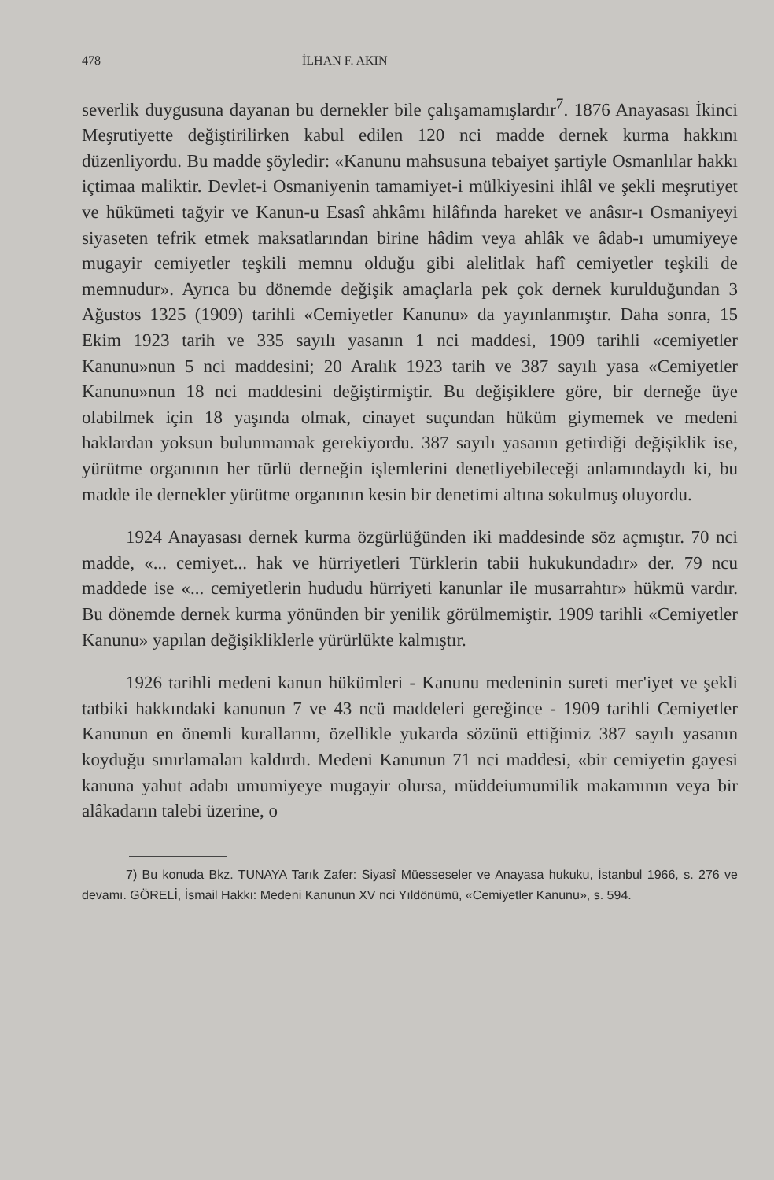478 İLHAN F. AKIN
severlik duygusuna dayanan bu dernekler bile çalışamamışlardır<sup>7</sup>. 1876 Anayasası İkinci Meşrutiyette değiştirilirken kabul edilen 120 nci madde dernek kurma hakkını düzenliyordu. Bu madde şöyledir: «Kanunu mahsusuna tebaiyet şartiyle Osmanlılar hakkı içtimaa maliktir. Devlet-i Osmaniyenin tamamiyet-i mülkiyesini ihlâl ve şekli meşrutiyet ve hükümeti tağyir ve Kanun-u Esasî ahkâmı hilâfında hareket ve anâsır-ı Osmaniyeyi siyaseten tefrik etmek maksatlarından birine hâdim veya ahlâk ve âdab-ı umumiyeye mugayir cemiyetler teşkili memnu olduğu gibi alelitlak hafî cemiyetler teşkili de memnudur». Ayrıca bu dönemde değişik amaçlarla pek çok dernek kurulduğundan 3 Ağustos 1325 (1909) tarihli «Cemiyetler Kanunu» da yayınlanmıştır. Daha sonra, 15 Ekim 1923 tarih ve 335 sayılı yasanın 1 nci maddesi, 1909 tarihli «cemiyetler Kanunu»nun 5 nci maddesini; 20 Aralık 1923 tarih ve 387 sayılı yasa «Cemiyetler Kanunu»nun 18 nci maddesini değiştirmiştir. Bu değişiklere göre, bir derneğe üye olabilmek için 18 yaşında olmak, cinayet suçundan hüküm giymemek ve medeni haklardan yoksun bulunmamak gerekiyordu. 387 sayılı yasanın getirdiği değişiklik ise, yürütme organının her türlü derneğin işlemlerini denetliyebileceği anlamındaydı ki, bu madde ile dernekler yürütme organının kesin bir denetimi altına sokulmuş oluyordu.
1924 Anayasası dernek kurma özgürlüğünden iki maddesinde söz açmıştır. 70 nci madde, «... cemiyet... hak ve hürriyetleri Türklerin tabii hukukundadır» der. 79 ncu maddede ise «... cemiyetlerin hududu hürriyeti kanunlar ile musarrahtır» hükmü vardır. Bu dönemde dernek kurma yönünden bir yenilik görülmemiştir. 1909 tarihli «Cemiyetler Kanunu» yapılan değişikliklerle yürürlükte kalmıştır.
1926 tarihli medeni kanun hükümleri - Kanunu medeninin sureti mer'iyet ve şekli tatbiki hakkındaki kanunun 7 ve 43 ncü maddeleri gereğince - 1909 tarihli Cemiyetler Kanunun en önemli kurallarını, özellikle yukarda sözünü ettiğimiz 387 sayılı yasanın koyduğu sınırlamaları kaldırdı. Medeni Kanunun 71 nci maddesi, «bir cemiyetin gayesi kanuna yahut adabı umumiyeye mugayir olursa, müddeiumumilik makamının veya bir alâkadarın talebi üzerine, o
7) Bu konuda Bkz. TUNAYA Tarık Zafer: Siyasî Müesseseler ve Anayasa hukuku, İstanbul 1966, s. 276 ve devamı. GÖRELİ, İsmail Hakkı: Medeni Kanunun XV nci Yıldönümü, «Cemiyetler Kanunu», s. 594.